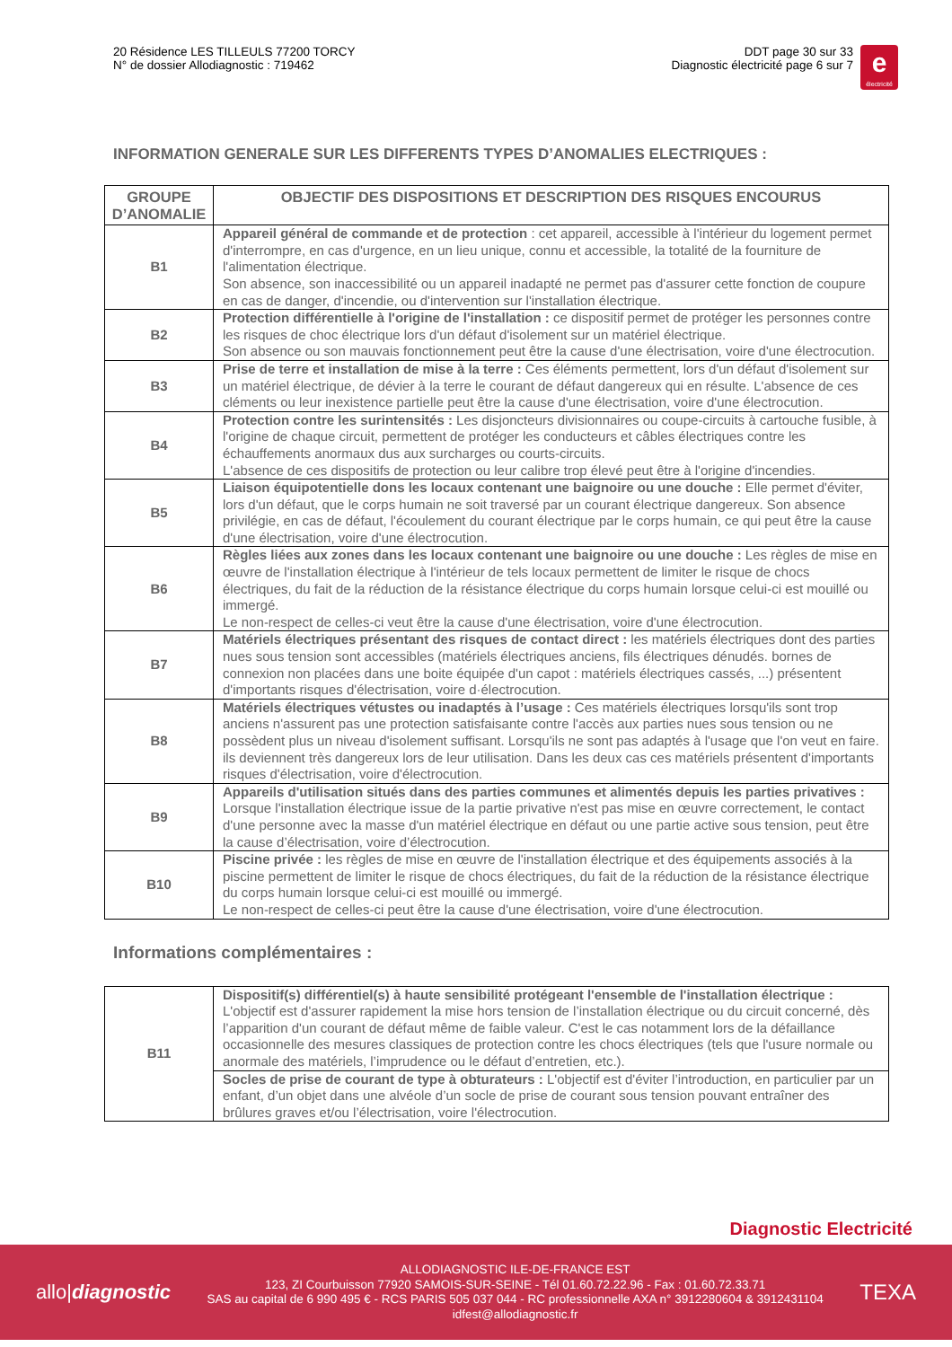20 Résidence LES TILLEULS 77200 TORCY
N° de dossier Allodiagnostic : 719462
DDT page 30 sur 33
Diagnostic électricité page 6 sur 7
e
électricité
INFORMATION GENERALE SUR LES DIFFERENTS TYPES D’ANOMALIES ELECTRIQUES :
| GROUPE D’ANOMALIE | OBJECTIF DES DISPOSITIONS ET DESCRIPTION DES RISQUES ENCOURUS |
| --- | --- |
| B1 | Appareil général de commande et de protection : cet appareil, accessible à l'intérieur du logement permet d'interrompre, en cas d'urgence, en un lieu unique, connu et accessible, la totalité de la fourniture de l'alimentation électrique. Son absence, son inaccessibilité ou un appareil inadapté ne permet pas d'assurer cette fonction de coupure en cas de danger, d'incendie, ou d'intervention sur l'installation électrique. |
| B2 | Protection différentielle à l'origine de l'installation : ce dispositif permet de protéger les personnes contre les risques de choc électrique lors d'un défaut d'isolement sur un matériel électrique. Son absence ou son mauvais fonctionnement peut être la cause d'une électrisation, voire d'une électrocution. |
| B3 | Prise de terre et installation de mise à la terre : Ces éléments permettent, lors d'un défaut d'isolement sur un matériel électrique, de dévier à la terre le courant de défaut dangereux qui en résulte. L'absence de ces cléments ou leur inexistence partielle peut être la cause d'une électrisation, voire d'une électrocution. |
| B4 | Protection contre les surintensités : Les disjoncteurs divisionnaires ou coupe-circuits à cartouche fusible, à l'origine de chaque circuit, permettent de protéger les conducteurs et câbles électriques contre les échauffements anormaux dus aux surcharges ou courts-circuits. L'absence de ces dispositifs de protection ou leur calibre trop élevé peut être à l'origine d'incendies. |
| B5 | Liaison équipotentielle dons les locaux contenant une baignoire ou une douche : Elle permet d'éviter, lors d'un défaut, que le corps humain ne soit traversé par un courant électrique dangereux. Son absence privilégie, en cas de défaut, l'écoulement du courant électrique par le corps humain, ce qui peut être la cause d'une électrisation, voire d'une électrocution. |
| B6 | Règles liées aux zones dans les locaux contenant une baignoire ou une douche : Les règles de mise en œuvre de l'installation électrique à l'intérieur de tels locaux permettent de limiter le risque de chocs électriques, du fait de la réduction de la résistance électrique du corps humain lorsque celui-ci est mouillé ou immergé. Le non-respect de celles-ci veut être la cause d'une électrisation, voire d'une électrocution. |
| B7 | Matériels électriques présentant des risques de contact direct : les matériels électriques dont des parties nues sous tension sont accessibles (matériels électriques anciens, fils électriques dénudés. bornes de connexion non placées dans une boite équipée d'un capot : matériels électriques cassés, ...) présentent d'importants risques d'électrisation, voire d·électrocution. |
| B8 | Matériels électriques vétustes ou inadaptés à l’usage : Ces matériels électriques lorsqu'ils sont trop anciens n'assurent pas une protection satisfaisante contre l'accès aux parties nues sous tension ou ne possèdent plus un niveau d'isolement suffisant. Lorsqu'ils ne sont pas adaptés à l'usage que l'on veut en faire. ils deviennent très dangereux lors de leur utilisation. Dans les deux cas ces matériels présentent d'importants risques d'électrisation, voire d'électrocution. |
| B9 | Appareils d'utilisation situés dans des parties communes et alimentés depuis les parties privatives : Lorsque l'installation électrique issue de la partie privative n'est pas mise en œuvre correctement, le contact d'une personne avec la masse d'un matériel électrique en défaut ou une partie active sous tension, peut être la cause d’électrisation, voire d’électrocution. |
| B10 | Piscine privée : les règles de mise en œuvre de l'installation électrique et des équipements associés à la piscine permettent de limiter le risque de chocs électriques, du fait de la réduction de la résistance électrique du corps humain lorsque celui-ci est mouillé ou immergé. Le non-respect de celles-ci peut être la cause d'une électrisation, voire d'une électrocution. |
Informations complémentaires :
| B11 | Dispositif(s) différentiel(s) à haute sensibilité protégeant l'ensemble de l'installation électrique : L'objectif est d'assurer rapidement la mise hors tension de l’installation électrique ou du circuit concerné, dès l’apparition d'un courant de défaut même de faible valeur. C'est le cas notamment lors de la défaillance occasionnelle des mesures classiques de protection contre les chocs électriques (tels que l'usure normale ou anormale des matériels, l’imprudence ou le défaut d’entretien, etc.). |
| | Socles de prise de courant de type à obturateurs : L'objectif est d'éviter l’introduction, en particulier par un enfant, d’un objet dans une alvéole d’un socle de prise de courant sous tension pouvant entraîner des brûlures graves et/ou l’électrisation, voire l'électrocution. |
Diagnostic Electricité
allo|diagnostic
ALLODIAGNOSTIC ILE-DE-FRANCE EST
123, ZI Courbuisson 77920 SAMOIS-SUR-SEINE - Tél 01.60.72.22.96 - Fax : 01.60.72.33.71
SAS au capital de 6 990 495 € - RCS PARIS 505 037 044 - RC professionnelle AXA n° 3912280604 & 3912431104
idfest@allodiagnostic.fr
TEXA